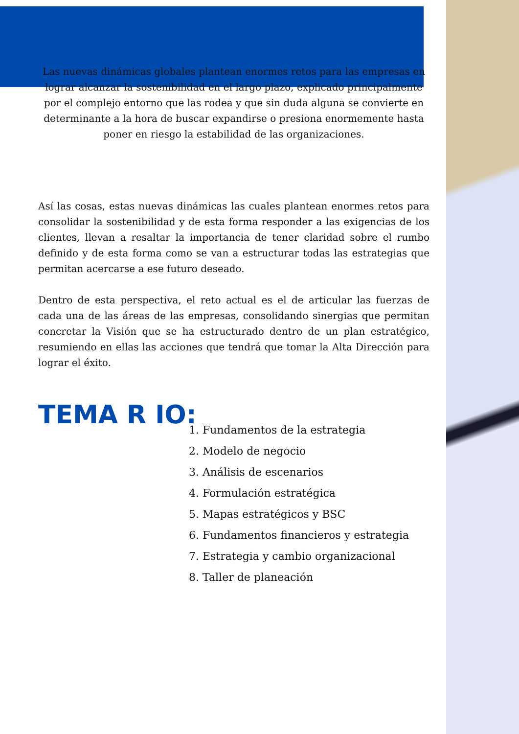Las nuevas dinámicas globales plantean enormes retos para las empresas en lograr alcanzar la sostenibilidad en el largo plazo, explicado principalmente por el complejo entorno que las rodea y que sin duda alguna se convierte en determinante a la hora de buscar expandirse o presiona enormemente hasta poner en riesgo la estabilidad de las organizaciones.
Así las cosas, estas nuevas dinámicas las cuales plantean enormes retos para consolidar la sostenibilidad y de esta forma responder a las exigencias de los clientes, llevan a resaltar la importancia de tener claridad sobre el rumbo definido y de esta forma como se van a estructurar todas las estrategias que permitan acercarse a ese futuro deseado.
Dentro de esta perspectiva, el reto actual es el de articular las fuerzas de cada una de las áreas de las empresas, consolidando sinergias que permitan concretar la Visión que se ha estructurado dentro de un plan estratégico, resumiendo en ellas las acciones que tendrá que tomar la Alta Dirección para lograr el éxito.
TEMA R IO:
1. Fundamentos de la estrategia
2. Modelo de negocio
3. Análisis de escenarios
4. Formulación estratégica
5. Mapas estratégicos y BSC
6. Fundamentos financieros y estrategia
7. Estrategia y cambio organizacional
8. Taller de planeación